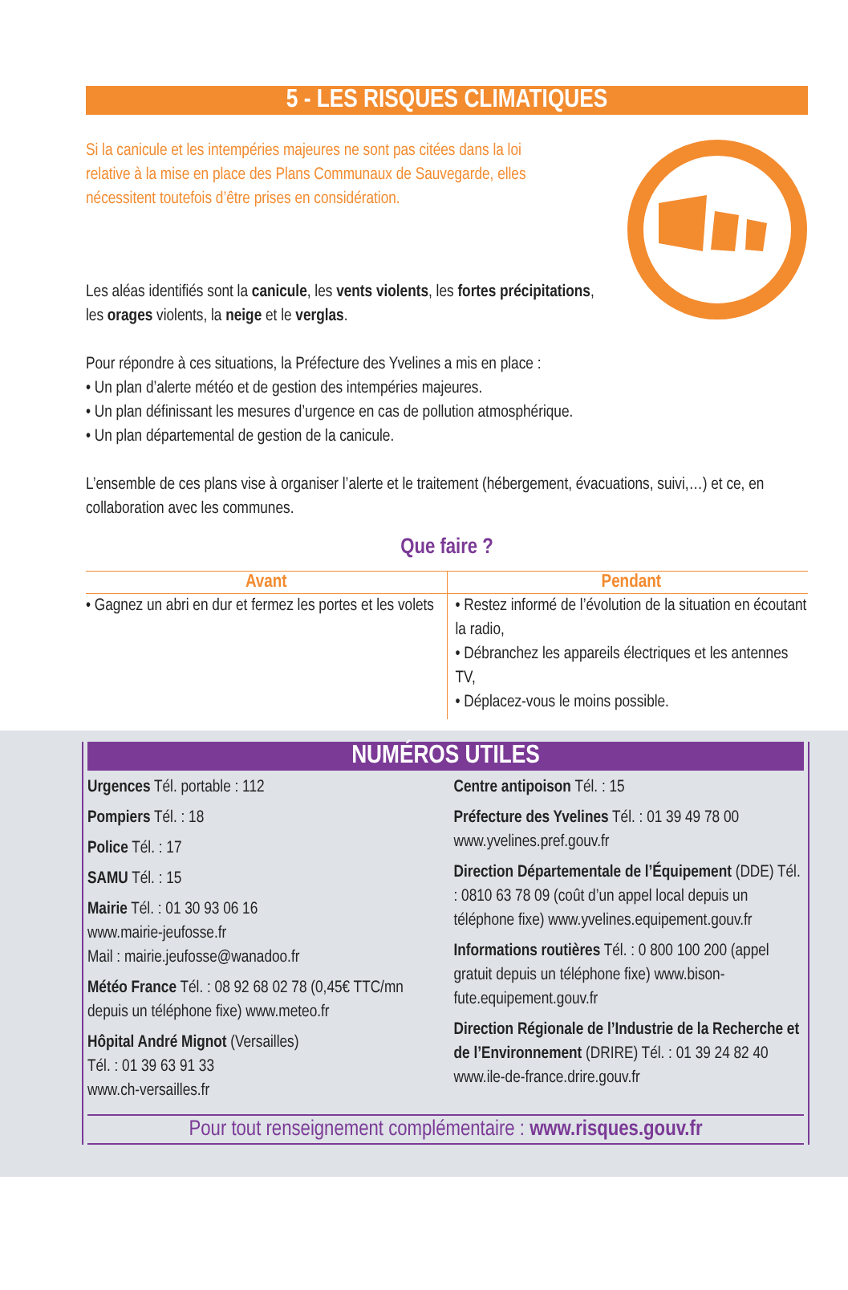5 - LES RISQUES CLIMATIQUES
Si la canicule et les intempéries majeures ne sont pas citées dans la loi relative à la mise en place des Plans Communaux de Sauvegarde, elles nécessitent toutefois d’être prises en considération.
Les aléas identifiés sont la canicule, les vents violents, les fortes précipitations, les orages violents, la neige et le verglas.
Pour répondre à ces situations, la Préfecture des Yvelines a mis en place :
• Un plan d’alerte météo et de gestion des intempéries majeures.
• Un plan définissant les mesures d’urgence en cas de pollution atmosphérique.
• Un plan départemental de gestion de la canicule.
L’ensemble de ces plans vise à organiser l’alerte et le traitement (hébergement, évacuations, suivi,…) et ce, en collaboration avec les communes.
Que faire ?
| Avant | Pendant |
| --- | --- |
| • Gagnez un abri en dur et fermez les portes et les volets | • Restez informé de l’évolution de la situation en écoutant la radio, • Débranchez les appareils électriques et les antennes TV, • Déplacez-vous le moins possible. |
NUMÉROS UTILES
Urgences Tél. portable : 112
Pompiers Tél. : 18
Police Tél. : 17
SAMU Tél. : 15
Mairie Tél. : 01 30 93 06 16
www.mairie-jeufosse.fr
Mail : mairie.jeufosse@wanadoo.fr
Météo France Tél. : 08 92 68 02 78 (0,45€ TTC/mn depuis un téléphone fixe) www.meteo.fr
Hôpital André Mignot (Versailles)
Tél. : 01 39 63 91 33
www.ch-versailles.fr
Centre antipoison Tél. : 15
Préfecture des Yvelines Tél. : 01 39 49 78 00 www.yvelines.pref.gouv.fr
Direction Départementale de l’Équipement (DDE) Tél. : 0810 63 78 09 (coût d’un appel local depuis un téléphone fixe) www.yvelines.equipement.gouv.fr
Informations routières Tél. : 0 800 100 200 (appel gratuit depuis un téléphone fixe) www.bison-fute.equipement.gouv.fr
Direction Régionale de l’Industrie de la Recherche et de l’Environnement (DRIRE) Tél. : 01 39 24 82 40 www.ile-de-france.drire.gouv.fr
Pour tout renseignement complémentaire : www.risques.gouv.fr